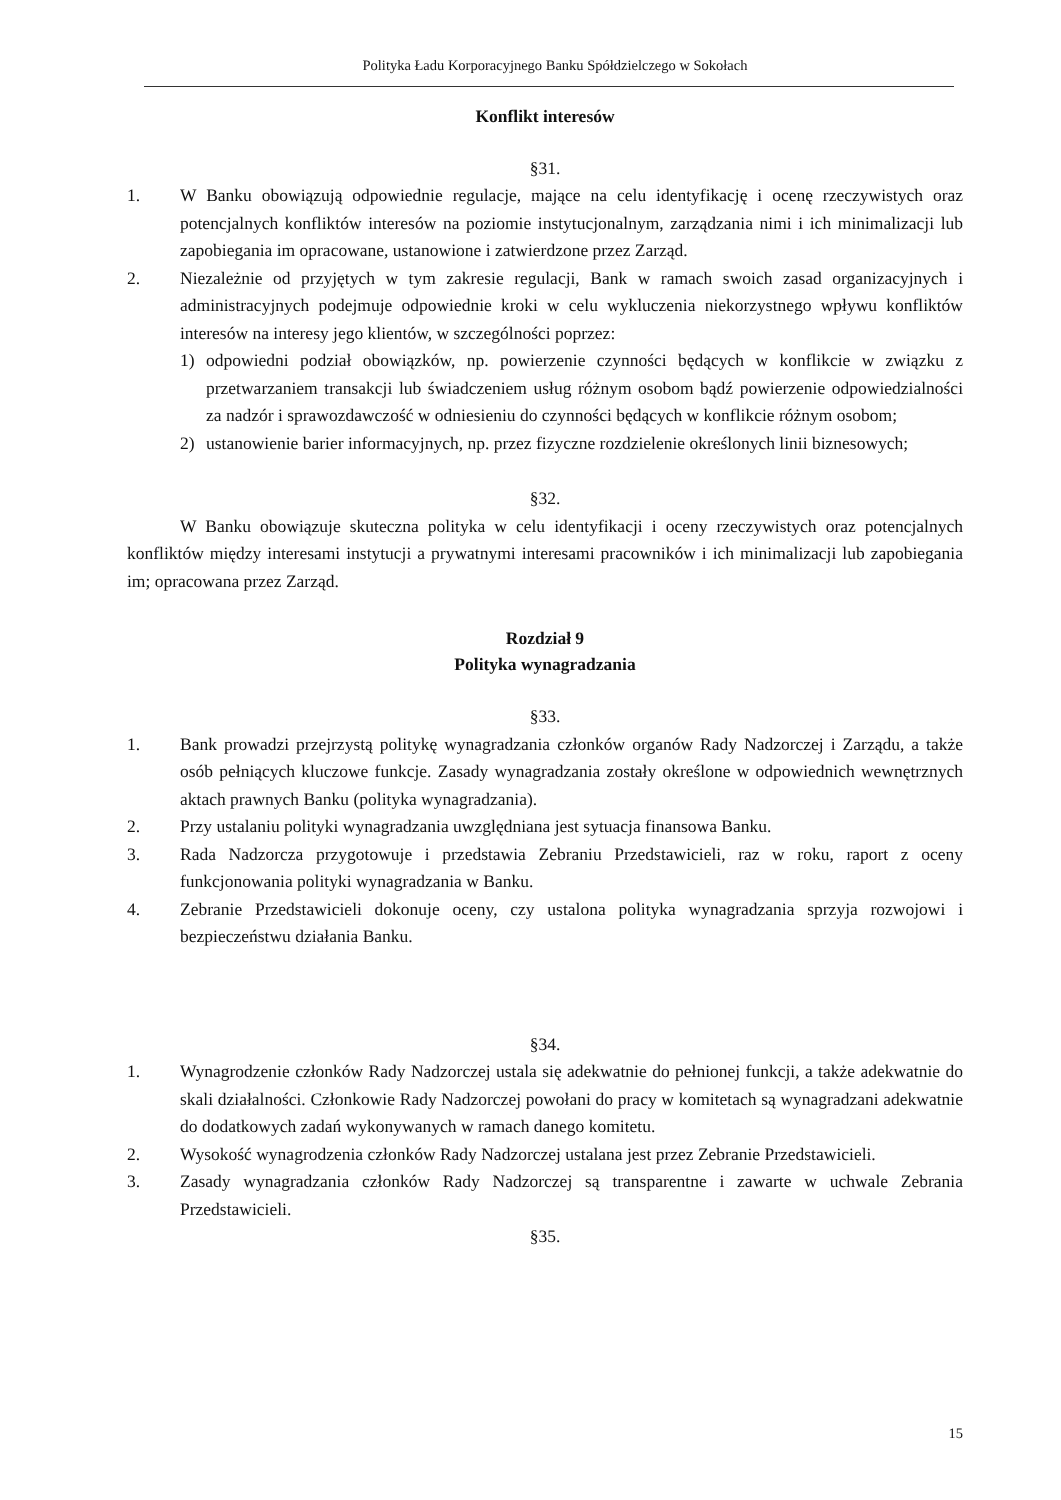Polityka Ładu Korporacyjnego Banku Spółdzielczego w Sokołach
Konflikt interesów
§31.
1. W Banku obowiązują odpowiednie regulacje, mające na celu identyfikację i ocenę rzeczywistych oraz potencjalnych konfliktów interesów na poziomie instytucjonalnym, zarządzania nimi i ich minimalizacji lub zapobiegania im opracowane, ustanowione i zatwierdzone przez Zarząd.
2. Niezależnie od przyjętych w tym zakresie regulacji, Bank w ramach swoich zasad organizacyjnych i administracyjnych podejmuje odpowiednie kroki w celu wykluczenia niekorzystnego wpływu konfliktów interesów na interesy jego klientów, w szczególności poprzez:
1) odpowiedni podział obowiązków, np. powierzenie czynności będących w konflikcie w związku z przetwarzaniem transakcji lub świadczeniem usług różnym osobom bądź powierzenie odpowiedzialności za nadzór i sprawozdawczość w odniesieniu do czynności będących w konflikcie różnym osobom;
2) ustanowienie barier informacyjnych, np. przez fizyczne rozdzielenie określonych linii biznesowych;
§32.
W Banku obowiązuje skuteczna polityka w celu identyfikacji i oceny rzeczywistych oraz potencjalnych konfliktów między interesami instytucji a prywatnymi interesami pracowników i ich minimalizacji lub zapobiegania im; opracowana przez Zarząd.
Rozdział 9
Polityka wynagradzania
§33.
1. Bank prowadzi przejrzystą politykę wynagradzania członków organów Rady Nadzorczej i Zarządu, a także osób pełniących kluczowe funkcje. Zasady wynagradzania zostały określone w odpowiednich wewnętrznych aktach prawnych Banku (polityka wynagradzania).
2. Przy ustalaniu polityki wynagradzania uwzględniana jest sytuacja finansowa Banku.
3. Rada Nadzorcza przygotowuje i przedstawia Zebraniu Przedstawicieli, raz w roku, raport z oceny funkcjonowania polityki wynagradzania w Banku.
4. Zebranie Przedstawicieli dokonuje oceny, czy ustalona polityka wynagradzania sprzyja rozwojowi i bezpieczeństwu działania Banku.
§34.
1. Wynagrodzenie członków Rady Nadzorczej ustala się adekwatnie do pełnionej funkcji, a także adekwatnie do skali działalności. Członkowie Rady Nadzorczej powołani do pracy w komitetach są wynagradzani adekwatnie do dodatkowych zadań wykonywanych w ramach danego komitetu.
2. Wysokość wynagrodzenia członków Rady Nadzorczej ustalana jest przez Zebranie Przedstawicieli.
3. Zasady wynagradzania członków Rady Nadzorczej są transparentne i zawarte w uchwale Zebrania Przedstawicieli.
§35.
15